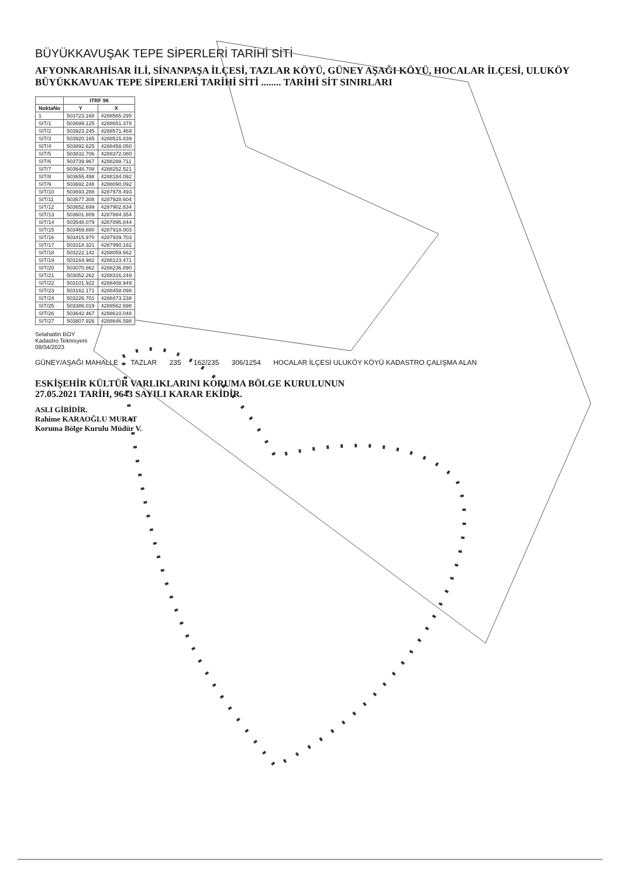BÜYÜKKAVUŞAK TEPE SİPERLERİ TARİHİ SİTİ
AFYONKARAHİSAR İLİ, SİNANPAŞA İLÇESİ, TAZLAR KÖYÜ, GÜNEY AŞAĞI KÖYÜ, HOCALAR İLÇESİ, ULUKÖY BÜYÜKKAVUAK TEPE SİPERLERİ TARİHİ SİTİ ........ TARİHİ SİT SINIRLARI
| | ITRF 96 | |
| --- | --- | --- |
| NoktaNo | Y | X |
| 1 | 503723.168 | 4288565.295 |
| SIT/1 | 503699.125 | 4288651.378 |
| SIT/2 | 503923.245 | 4288571.469 |
| SIT/3 | 503920.165 | 4288515.839 |
| SIT/4 | 503892.625 | 4288458.050 |
| SIT/5 | 503832.706 | 4288372.080 |
| SIT/6 | 503739.967 | 4288288.711 |
| SIT/7 | 503648.708 | 4288252.521 |
| SIT/8 | 503655.498 | 4288184.092 |
| SIT/9 | 503692.248 | 4288090.092 |
| SIT/10 | 503693.288 | 4287978.493 |
| SIT/11 | 503677.308 | 4287928.604 |
| SIT/12 | 503652.699 | 4287902.834 |
| SIT/13 | 503601.809 | 4287884.354 |
| SIT/14 | 503548.079 | 4287895.844 |
| SIT/15 | 503469.880 | 4287918.003 |
| SIT/16 | 503415.970 | 4287939.703 |
| SIT/17 | 503318.321 | 4287990.182 |
| SIT/18 | 503222.142 | 4288059.662 |
| SIT/19 | 503164.982 | 4288123.471 |
| SIT/20 | 503070.862 | 4288236.890 |
| SIT/21 | 503052.262 | 4288316.249 |
| SIT/22 | 503101.922 | 4288408.949 |
| SIT/23 | 503162.171 | 4288458.098 |
| SIT/24 | 503226.701 | 4288473.238 |
| SIT/25 | 503386.019 | 4288562.698 |
| SIT/26 | 503642.467 | 4288610.048 |
| SIT/27 | 503807.926 | 4288646.598 |
Selahattin BOY
Kadastro Teknisyeni
08/04/2023
GÜNEY/AŞAĞI MAHALLE TAZLAR 235 162/235 306/1254 HOCALAR İLÇESİ ULUKÖY KÖYÜ KADASTRO ÇALIŞMA ALAN
ESKİŞEHİR KÜLTÜR VARLIKLARINI KORUMA BÖLGE KURULUNUN
27.05.2021 TARİH, 9643 SAYILI KARAR EKİDİR.
ASLI GİBİDİR.
Rahime KARAOĞLU MURAT
Koruma Bölge Kurulu Müdür V.